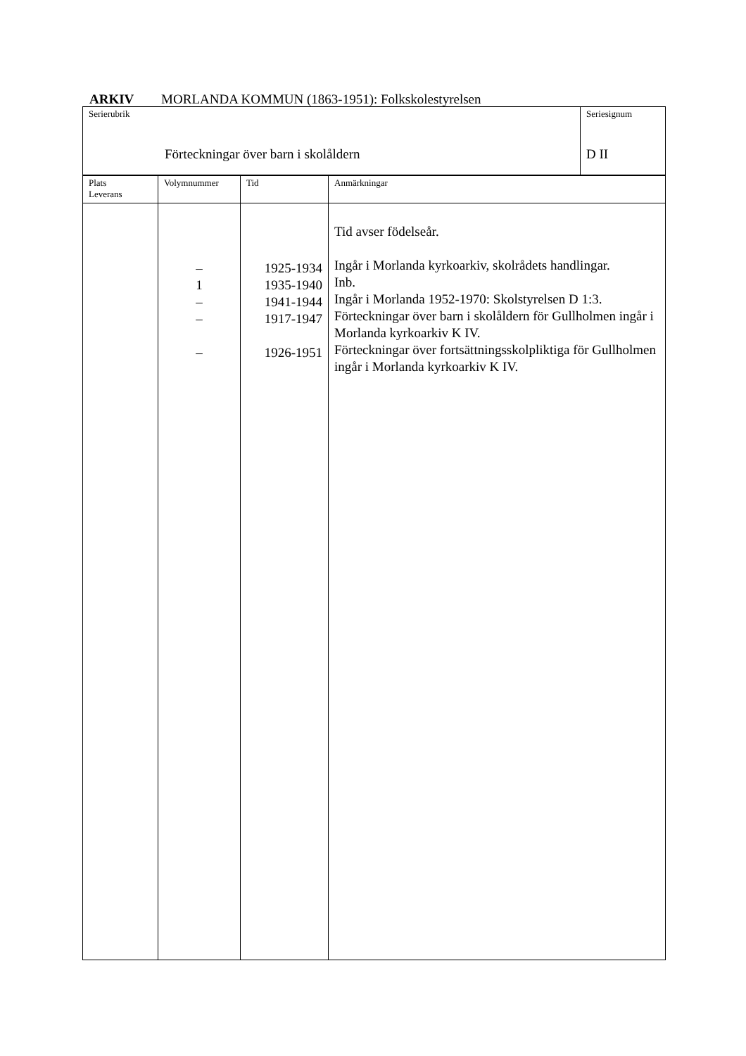ARKIV MORLANDA KOMMUN (1863-1951): Folkskolestyrelsen
| Serierubrik Förteckningar över barn i skolåldern | Seriesignum D II |
| Plats Leverans | Volymnummer | Tid | Anmärkningar |
| | – 1 – – – | 1925-1934 1935-1940 1941-1944 1917-1947 1926-1951 | Tid avser födelseår. Ingår i Morlanda kyrkoarkiv, skolrådets handlingar. Inb. Ingår i Morlanda 1952-1970: Skolstyrelsen D 1:3. Förteckningar över barn i skolåldern för Gullholmen ingår i Morlanda kyrkoarkiv K IV. Förteckningar över fortsättningsskolpliktiga för Gullholmen ingår i Morlanda kyrkoarkiv K IV. |